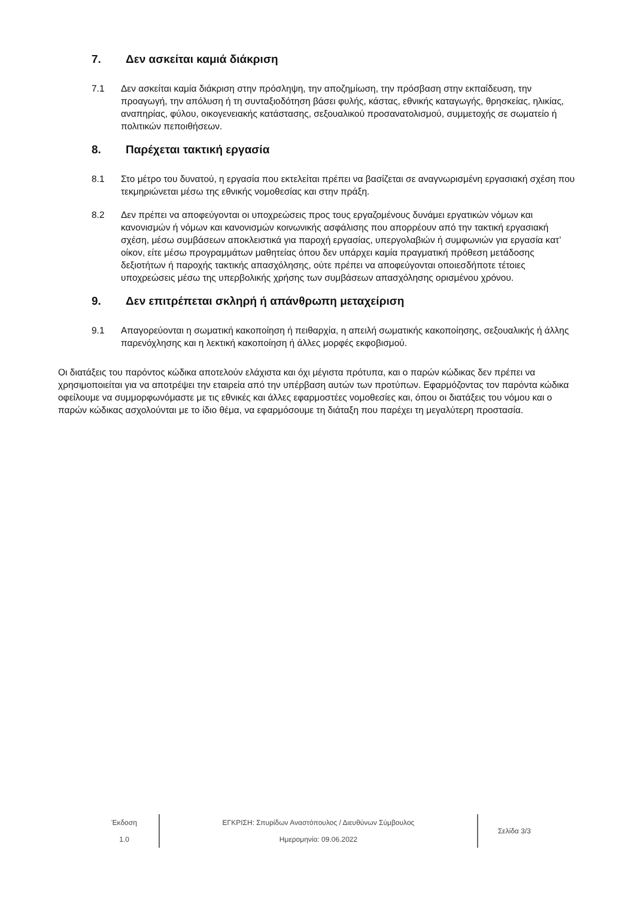7. Δεν ασκείται καμιά διάκριση
7.1 Δεν ασκείται καμία διάκριση στην πρόσληψη, την αποζημίωση, την πρόσβαση στην εκπαίδευση, την προαγωγή, την απόλυση ή τη συνταξιοδότηση βάσει φυλής, κάστας, εθνικής καταγωγής, θρησκείας, ηλικίας, αναπηρίας, φύλου, οικογενειακής κατάστασης, σεξουαλικού προσανατολισμού, συμμετοχής σε σωματείο ή πολιτικών πεποιθήσεων.
8. Παρέχεται τακτική εργασία
8.1 Στο μέτρο του δυνατού, η εργασία που εκτελείται πρέπει να βασίζεται σε αναγνωρισμένη εργασιακή σχέση που τεκμηριώνεται μέσω της εθνικής νομοθεσίας και στην πράξη.
8.2 Δεν πρέπει να αποφεύγονται οι υποχρεώσεις προς τους εργαζομένους δυνάμει εργατικών νόμων και κανονισμών ή νόμων και κανονισμών κοινωνικής ασφάλισης που απορρέουν από την τακτική εργασιακή σχέση, μέσω συμβάσεων αποκλειστικά για παροχή εργασίας, υπεργολαβιών ή συμφωνιών για εργασία κατ’ οίκον, είτε μέσω προγραμμάτων μαθητείας όπου δεν υπάρχει καμία πραγματική πρόθεση μετάδοσης δεξιοτήτων ή παροχής τακτικής απασχόλησης, ούτε πρέπει να αποφεύγονται οποιεσδήποτε τέτοιες υποχρεώσεις μέσω της υπερβολικής χρήσης των συμβάσεων απασχόλησης ορισμένου χρόνου.
9. Δεν επιτρέπεται σκληρή ή απάνθρωπη μεταχείριση
9.1 Απαγορεύονται η σωματική κακοποίηση ή πειθαρχία, η απειλή σωματικής κακοποίησης, σεξουαλικής ή άλλης παρενόχλησης και η λεκτική κακοποίηση ή άλλες μορφές εκφοβισμού.
Οι διατάξεις του παρόντος κώδικα αποτελούν ελάχιστα και όχι μέγιστα πρότυπα, και ο παρών κώδικας δεν πρέπει να χρησιμοποιείται για να αποτρέψει την εταιρεία από την υπέρβαση αυτών των προτύπων. Εφαρμόζοντας τον παρόντα κώδικα οφείλουμε να συμμορφωνόμαστε με τις εθνικές και άλλες εφαρμοστέες νομοθεσίες και, όπου οι διατάξεις του νόμου και ο παρών κώδικας ασχολούνται με το ίδιο θέμα, να εφαρμόσουμε τη διάταξη που παρέχει τη μεγαλύτερη προστασία.
Έκδοση
1.0
ΕΓΚΡΙΣΗ: Σπυρίδων Αναστόπουλος / Διευθύνων Σύμβουλος
Ημερομηνία: 09.06.2022
Σελίδα 3/3